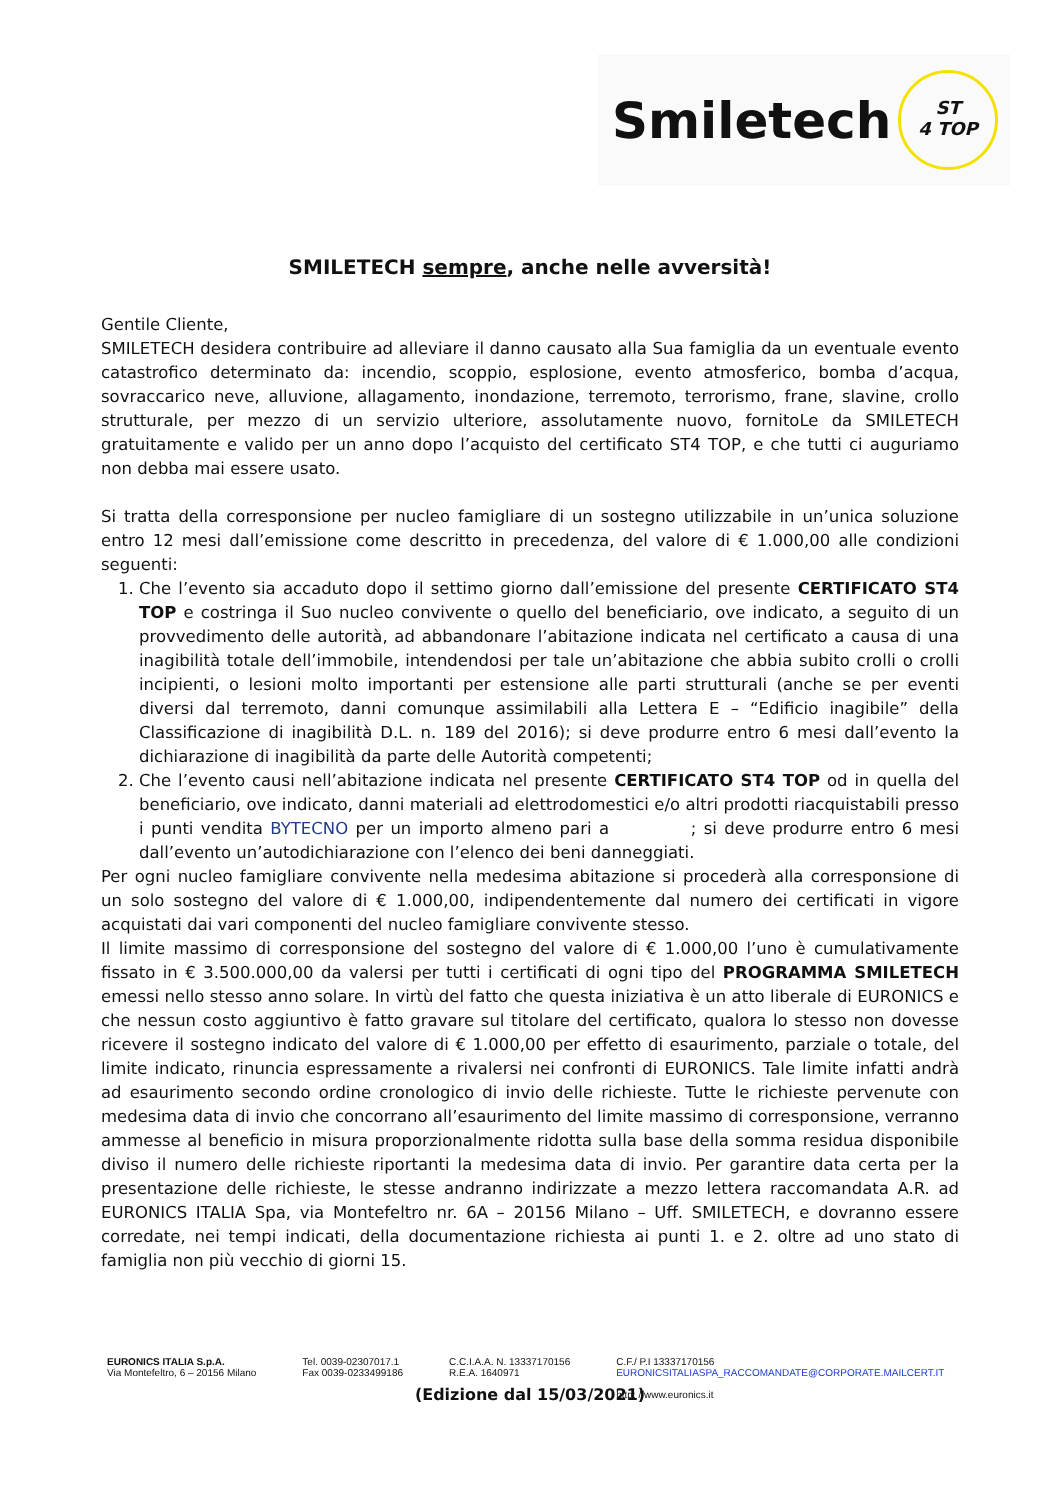Smiletech
ST
4 TOP
SMILETECH sempre, anche nelle avversità!
Gentile Cliente,
SMILETECH desidera contribuire ad alleviare il danno causato alla Sua famiglia da un eventuale evento catastrofico determinato da: incendio, scoppio, esplosione, evento atmosferico, bomba d’acqua, sovraccarico neve, alluvione, allagamento, inondazione, terremoto, terrorismo, frane, slavine, crollo strutturale, per mezzo di un servizio ulteriore, assolutamente nuovo, fornitoLe da SMILETECH gratuitamente e valido per un anno dopo l’acquisto del certificato ST4 TOP, e che tutti ci auguriamo non debba mai essere usato.
Si tratta della corresponsione per nucleo famigliare di un sostegno utilizzabile in un’unica soluzione entro 12 mesi dall’emissione come descritto in precedenza, del valore di € 1.000,00 alle condizioni seguenti:
1. Che l’evento sia accaduto dopo il settimo giorno dall’emissione del presente CERTIFICATO ST4 TOP e costringa il Suo nucleo convivente o quello del beneficiario, ove indicato, a seguito di un provvedimento delle autorità, ad abbandonare l’abitazione indicata nel certificato a causa di una inagibilità totale dell’immobile, intendendosi per tale un’abitazione che abbia subito crolli o crolli incipienti, o lesioni molto importanti per estensione alle parti strutturali (anche se per eventi diversi dal terremoto, danni comunque assimilabili alla Lettera E – “Edificio inagibile” della Classificazione di inagibilità D.L. n. 189 del 2016); si deve produrre entro 6 mesi dall’evento la dichiarazione di inagibilità da parte delle Autorità competenti;
2. Che l’evento causi nell’abitazione indicata nel presente CERTIFICATO ST4 TOP od in quella del beneficiario, ove indicato, danni materiali ad elettrodomestici e/o altri prodotti riacquistabili presso i punti vendita BYTECNO per un importo almeno pari a ; si deve produrre entro 6 mesi dall’evento un’autodichiarazione con l’elenco dei beni danneggiati.
Per ogni nucleo famigliare convivente nella medesima abitazione si procederà alla corresponsione di un solo sostegno del valore di € 1.000,00, indipendentemente dal numero dei certificati in vigore acquistati dai vari componenti del nucleo famigliare convivente stesso.
Il limite massimo di corresponsione del sostegno del valore di € 1.000,00 l’uno è cumulativamente fissato in € 3.500.000,00 da valersi per tutti i certificati di ogni tipo del PROGRAMMA SMILETECH emessi nello stesso anno solare. In virtù del fatto che questa iniziativa è un atto liberale di EURONICS e che nessun costo aggiuntivo è fatto gravare sul titolare del certificato, qualora lo stesso non dovesse ricevere il sostegno indicato del valore di € 1.000,00 per effetto di esaurimento, parziale o totale, del limite indicato, rinuncia espressamente a rivalersi nei confronti di EURONICS. Tale limite infatti andrà ad esaurimento secondo ordine cronologico di invio delle richieste. Tutte le richieste pervenute con medesima data di invio che concorrano all’esaurimento del limite massimo di corresponsione, verranno ammesse al beneficio in misura proporzionalmente ridotta sulla base della somma residua disponibile diviso il numero delle richieste riportanti la medesima data di invio. Per garantire data certa per la presentazione delle richieste, le stesse andranno indirizzate a mezzo lettera raccomandata A.R. ad EURONICS ITALIA Spa, via Montefeltro nr. 6A – 20156 Milano – Uff. SMILETECH, e dovranno essere corredate, nei tempi indicati, della documentazione richiesta ai punti 1. e 2. oltre ad uno stato di famiglia non più vecchio di giorni 15.
(Edizione dal 15/03/2021)
EURONICS ITALIA S.p.A.
Via Montefeltro, 6 – 20156 Milano
Tel. 0039-02307017.1
Fax 0039-0233499186
C.C.I.A.A. N. 13337170156
R.E.A. 1640971
C.F./ P.I 13337170156
EURONICSITALIASPA_RACCOMANDATE@CORPORATE.MAILCERT.IT
http: //www.euronics.it